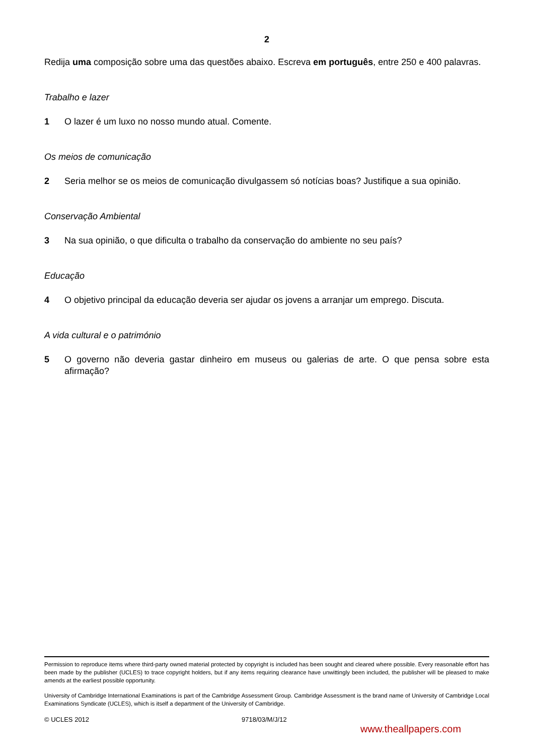2
Redija uma composição sobre uma das questões abaixo. Escreva em português, entre 250 e 400 palavras.
Trabalho e lazer
1 O lazer é um luxo no nosso mundo atual. Comente.
Os meios de comunicação
2 Seria melhor se os meios de comunicação divulgassem só notícias boas? Justifique a sua opinião.
Conservação Ambiental
3 Na sua opinião, o que dificulta o trabalho da conservação do ambiente no seu país?
Educação
4 O objetivo principal da educação deveria ser ajudar os jovens a arranjar um emprego. Discuta.
A vida cultural e o património
5 O governo não deveria gastar dinheiro em museus ou galerias de arte. O que pensa sobre esta afirmação?
Permission to reproduce items where third-party owned material protected by copyright is included has been sought and cleared where possible. Every reasonable effort has been made by the publisher (UCLES) to trace copyright holders, but if any items requiring clearance have unwittingly been included, the publisher will be pleased to make amends at the earliest possible opportunity.
University of Cambridge International Examinations is part of the Cambridge Assessment Group. Cambridge Assessment is the brand name of University of Cambridge Local Examinations Syndicate (UCLES), which is itself a department of the University of Cambridge.
© UCLES 2012 9718/03/M/J/12
www.theallpapers.com